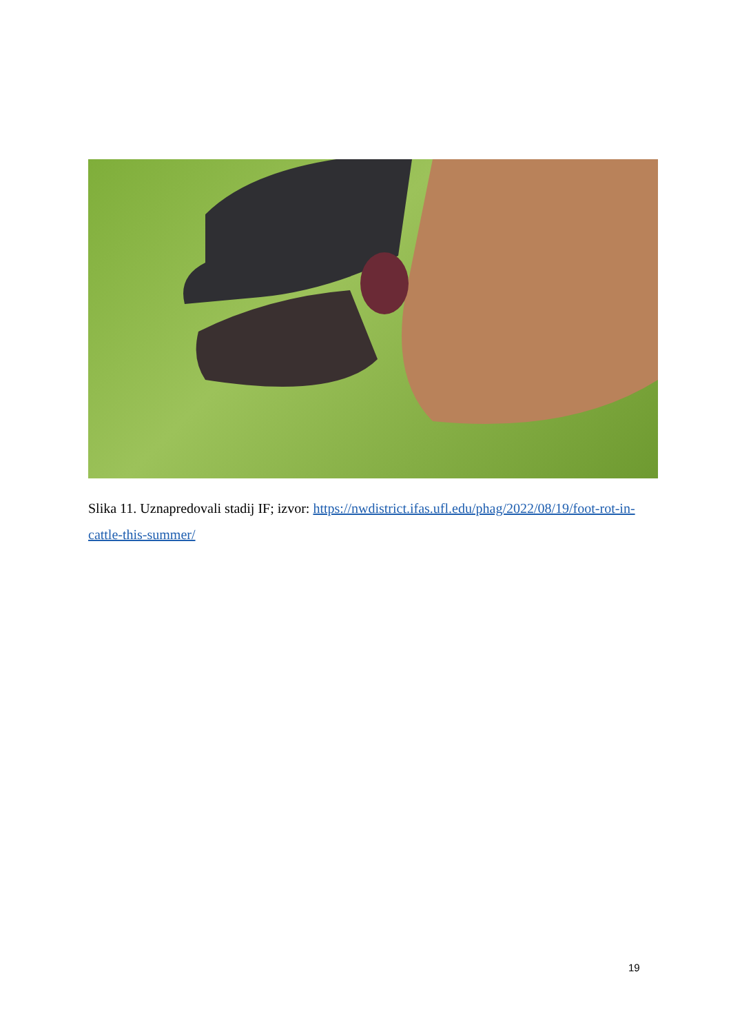Slika 11. Uznapredovali stadij IF; izvor: https://nwdistrict.ifas.ufl.edu/phag/2022/08/19/foot-rot-in-cattle-this-summer/
19